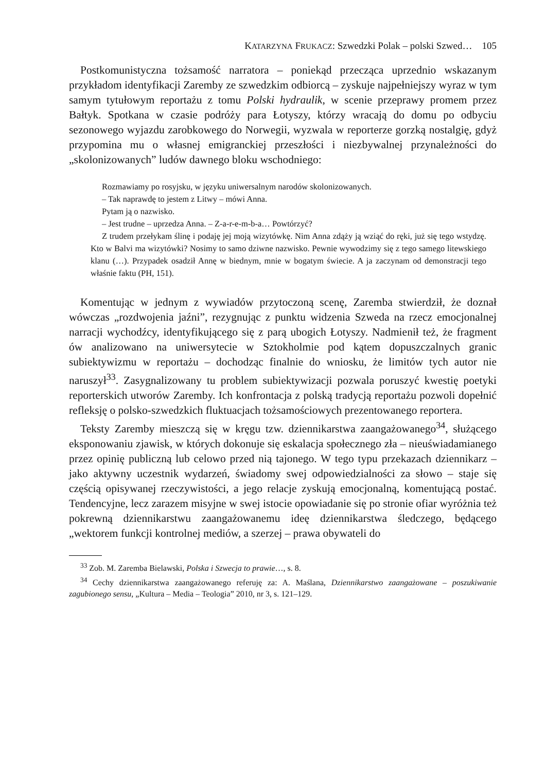KATARZYNA FRUKACZ: Szwedzki Polak – polski Szwed… 105
Postkomunistyczna tożsamość narratora – poniekąd przecząca uprzednio wskazanym przykładom identyfikacji Zaremby ze szwedzkim odbiorcą – zyskuje najpełniejszy wyraz w tym samym tytułowym reportażu z tomu Polski hydraulik, w scenie przeprawy promem przez Bałtyk. Spotkana w czasie podróży para Łotyszy, którzy wracają do domu po odbyciu sezonowego wyjazdu zarobkowego do Norwegii, wyzwala w reporterze gorzką nostalgię, gdyż przypomina mu o własnej emigranckiej przeszłości i niezbywalnej przynależności do „skolonizowanych” ludów dawnego bloku wschodniego:
Rozmawiamy po rosyjsku, w języku uniwersalnym narodów skolonizowanych.
– Tak naprawdę to jestem z Litwy – mówi Anna.
Pytam ją o nazwisko.
– Jest trudne – uprzedza Anna. – Z-a-r-e-m-b-a… Powtórzyć?
Z trudem przełykam ślinę i podaję jej moją wizytówkę. Nim Anna zdąży ją wziąć do ręki, już się tego wstydzę. Kto w Balvi ma wizytówki? Nosimy to samo dziwne nazwisko. Pewnie wywodzimy się z tego samego litewskiego klanu (…). Przypadek osadził Annę w biednym, mnie w bogatym świecie. A ja zaczynam od demonstracji tego właśnie faktu (PH, 151).
Komentując w jednym z wywiadów przytoczoną scenę, Zaremba stwierdził, że doznał wówczas „rozdwojenia jaźni”, rezygnując z punktu widzenia Szweda na rzecz emocjonalnej narracji wychodźcy, identyfikującego się z parą ubogich Łotyszy. Nadmienił też, że fragment ów analizowano na uniwersytecie w Sztokholmie pod kątem dopuszczalnych granic subiektywizmu w reportażu – dochodząc finalnie do wniosku, że limitów tych autor nie naruszył<sup>33</sup>. Zasygnalizowany tu problem subiektywizacji pozwala poruszyć kwestię poetyki reporterskich utworów Zaremby. Ich konfrontacja z polską tradycją reportażu pozwoli dopełnić refleksję o polsko-szwedzkich fluktuacjach tożsamościowych prezentowanego reportera.
Teksty Zaremby mieszczą się w kręgu tzw. dziennikarstwa zaangażowanego<sup>34</sup>, służącego eksponowaniu zjawisk, w których dokonuje się eskalacja społecznego zła – nieuświadamianego przez opinię publiczną lub celowo przed nią tajonego. W tego typu przekazach dziennikarz – jako aktywny uczestnik wydarzeń, świadomy swej odpowiedzialności za słowo – staje się częścią opisywanej rzeczywistości, a jego relacje zyskują emocjonalną, komentującą postać. Tendencyjne, lecz zarazem misyjne w swej istocie opowiadanie się po stronie ofiar wyróżnia też pokrewną dziennikarstwu zaangażowanemu ideę dziennikarstwa śledczego, będącego „wektorem funkcji kontrolnej mediów, a szerzej – prawa obywateli do
<sup>33</sup> Zob. M. Zaremba Bielawski, Polska i Szwecja to prawie…, s. 8.
<sup>34</sup> Cechy dziennikarstwa zaangażowanego referuję za: A. Maślana, Dziennikarstwo zaangażowane – poszukiwanie zagubionego sensu, „Kultura – Media – Teologia” 2010, nr 3, s. 121–129.